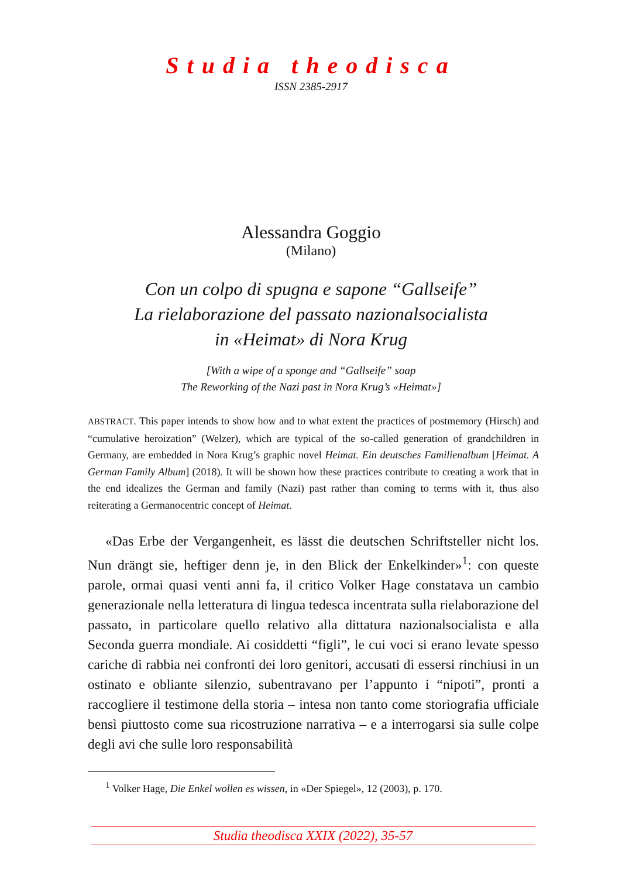Studia theodisca
ISSN 2385-2917
Alessandra Goggio
(Milano)
Con un colpo di spugna e sapone “Gallseife”
La rielaborazione del passato nazionalsocialista
in «Heimat» di Nora Krug
[With a wipe of a sponge and “Gallseife” soap
The Reworking of the Nazi past in Nora Krug’s «Heimat»]
ABSTRACT. This paper intends to show how and to what extent the practices of postmemory (Hirsch) and “cumulative heroization” (Welzer), which are typical of the so-called generation of grandchildren in Germany, are embedded in Nora Krug’s graphic novel Heimat. Ein deutsches Familienalbum [Heimat. A German Family Album] (2018). It will be shown how these practices contribute to creating a work that in the end idealizes the German and family (Nazi) past rather than coming to terms with it, thus also reiterating a Germanocentric concept of Heimat.
«Das Erbe der Vergangenheit, es lässt die deutschen Schriftsteller nicht los. Nun drängt sie, heftiger denn je, in den Blick der Enkelkinder»<sup>1</sup>: con queste parole, ormai quasi venti anni fa, il critico Volker Hage constatava un cambio generazionale nella letteratura di lingua tedesca incentrata sulla rielaborazione del passato, in particolare quello relativo alla dittatura nazionalsocialista e alla Seconda guerra mondiale. Ai cosiddetti “figli”, le cui voci si erano levate spesso cariche di rabbia nei confronti dei loro genitori, accusati di essersi rinchiusi in un ostinato e obliante silenzio, subentravano per l’appunto i “nipoti”, pronti a raccogliere il testimone della storia – intesa non tanto come storiografia ufficiale bensì piuttosto come sua ricostruzione narrativa – e a interrogarsi sia sulle colpe degli avi che sulle loro responsabilità
<sup>1</sup> Volker Hage, Die Enkel wollen es wissen, in «Der Spiegel», 12 (2003), p. 170.
Studia theodisca XXIX (2022), 35-57